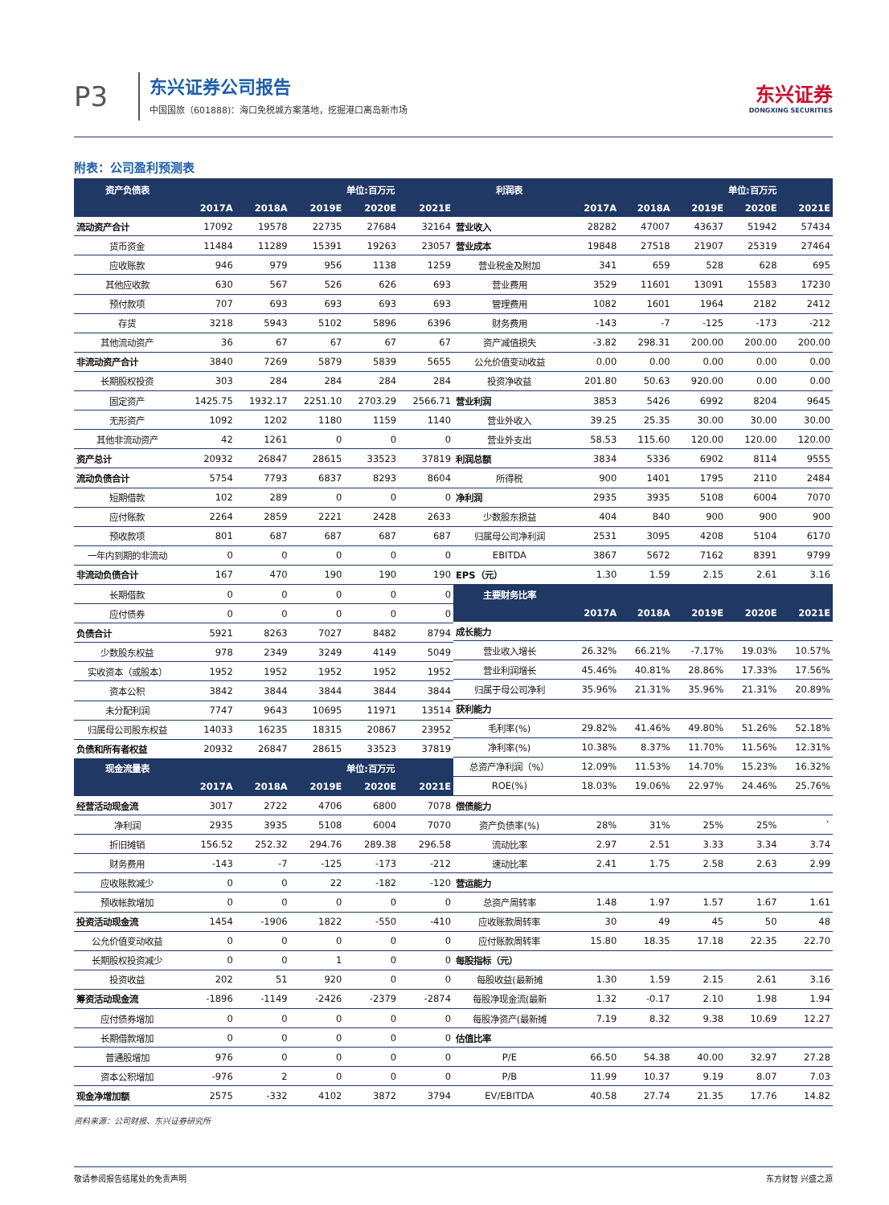P3
东兴证券公司报告
中国国旅（601888)：海口免税城方案落地，挖掘港口离岛新市场
东兴证券
DONGXING SECURITIES
附表：公司盈利预测表
| 资产负债表 | | | | 单位:百万元 | |
| --- | --- | --- | --- | --- | --- |
| | 2017A | 2018A | 2019E | 2020E | 2021E |
| 流动资产合计 | 17092 | 19578 | 22735 | 27684 | 32164 |
| 货币资金 | 11484 | 11289 | 15391 | 19263 | 23057 |
| 应收账款 | 946 | 979 | 956 | 1138 | 1259 |
| 其他应收款 | 630 | 567 | 526 | 626 | 693 |
| 预付款项 | 707 | 693 | 693 | 693 | 693 |
| 存货 | 3218 | 5943 | 5102 | 5896 | 6396 |
| 其他流动资产 | 36 | 67 | 67 | 67 | 67 |
| 非流动资产合计 | 3840 | 7269 | 5879 | 5839 | 5655 |
| 长期股权投资 | 303 | 284 | 284 | 284 | 284 |
| 固定资产 | 1425.75 | 1932.17 | 2251.10 | 2703.29 | 2566.71 |
| 无形资产 | 1092 | 1202 | 1180 | 1159 | 1140 |
| 其他非流动资产 | 42 | 1261 | 0 | 0 | 0 |
| 资产总计 | 20932 | 26847 | 28615 | 33523 | 37819 |
| 流动负债合计 | 5754 | 7793 | 6837 | 8293 | 8604 |
| 短期借款 | 102 | 289 | 0 | 0 | 0 |
| 应付账款 | 2264 | 2859 | 2221 | 2428 | 2633 |
| 预收款项 | 801 | 687 | 687 | 687 | 687 |
| 一年内到期的非流动 | 0 | 0 | 0 | 0 | 0 |
| 非流动负债合计 | 167 | 470 | 190 | 190 | 190 |
| 长期借款 | 0 | 0 | 0 | 0 | 0 |
| 应付债券 | 0 | 0 | 0 | 0 | 0 |
| 负债合计 | 5921 | 8263 | 7027 | 8482 | 8794 |
| 少数股东权益 | 978 | 2349 | 3249 | 4149 | 5049 |
| 实收资本（或股本） | 1952 | 1952 | 1952 | 1952 | 1952 |
| 资本公积 | 3842 | 3844 | 3844 | 3844 | 3844 |
| 未分配利润 | 7747 | 9643 | 10695 | 11971 | 13514 |
| 归属母公司股东权益 | 14033 | 16235 | 18315 | 20867 | 23952 |
| 负债和所有者权益 | 20932 | 26847 | 28615 | 33523 | 37819 |
| 现金流量表 | | | | 单位:百万元 | |
| | 2017A | 2018A | 2019E | 2020E | 2021E |
| 经营活动现金流 | 3017 | 2722 | 4706 | 6800 | 7078 |
| 净利润 | 2935 | 3935 | 5108 | 6004 | 7070 |
| 折旧摊销 | 156.52 | 252.32 | 294.76 | 289.38 | 296.58 |
| 财务费用 | -143 | -7 | -125 | -173 | -212 |
| 应收账款减少 | 0 | 0 | 22 | -182 | -120 |
| 预收帐款增加 | 0 | 0 | 0 | 0 | 0 |
| 投资活动现金流 | 1454 | -1906 | 1822 | -550 | -410 |
| 公允价值变动收益 | 0 | 0 | 0 | 0 | 0 |
| 长期股权投资减少 | 0 | 0 | 1 | 0 | 0 |
| 投资收益 | 202 | 51 | 920 | 0 | 0 |
| 筹资活动现金流 | -1896 | -1149 | -2426 | -2379 | -2874 |
| 应付债券增加 | 0 | 0 | 0 | 0 | 0 |
| 长期借款增加 | 0 | 0 | 0 | 0 | 0 |
| 普通股增加 | 976 | 0 | 0 | 0 | 0 |
| 资本公积增加 | -976 | 2 | 0 | 0 | 0 |
| 现金净增加额 | 2575 | -332 | 4102 | 3872 | 3794 |
| 利润表 | | | | 单位:百万元 | |
| --- | --- | --- | --- | --- | --- |
| | 2017A | 2018A | 2019E | 2020E | 2021E |
| 营业收入 | 28282 | 47007 | 43637 | 51942 | 57434 |
| 营业成本 | 19848 | 27518 | 21907 | 25319 | 27464 |
| 营业税金及附加 | 341 | 659 | 528 | 628 | 695 |
| 营业费用 | 3529 | 11601 | 13091 | 15583 | 17230 |
| 管理费用 | 1082 | 1601 | 1964 | 2182 | 2412 |
| 财务费用 | -143 | -7 | -125 | -173 | -212 |
| 资产减值损失 | -3.82 | 298.31 | 200.00 | 200.00 | 200.00 |
| 公允价值变动收益 | 0.00 | 0.00 | 0.00 | 0.00 | 0.00 |
| 投资净收益 | 201.80 | 50.63 | 920.00 | 0.00 | 0.00 |
| 营业利润 | 3853 | 5426 | 6992 | 8204 | 9645 |
| 营业外收入 | 39.25 | 25.35 | 30.00 | 30.00 | 30.00 |
| 营业外支出 | 58.53 | 115.60 | 120.00 | 120.00 | 120.00 |
| 利润总额 | 3834 | 5336 | 6902 | 8114 | 9555 |
| 所得税 | 900 | 1401 | 1795 | 2110 | 2484 |
| 净利润 | 2935 | 3935 | 5108 | 6004 | 7070 |
| 少数股东损益 | 404 | 840 | 900 | 900 | 900 |
| 归属母公司净利润 | 2531 | 3095 | 4208 | 5104 | 6170 |
| EBITDA | 3867 | 5672 | 7162 | 8391 | 9799 |
| EPS（元） | 1.30 | 1.59 | 2.15 | 2.61 | 3.16 |
| 主要财务比率 | | | | | |
| | 2017A | 2018A | 2019E | 2020E | 2021E |
| 成长能力 | | | | | |
| 营业收入增长 | 26.32% | 66.21% | -7.17% | 19.03% | 10.57% |
| 营业利润增长 | 45.46% | 40.81% | 28.86% | 17.33% | 17.56% |
| 归属于母公司净利 | 35.96% | 21.31% | 35.96% | 21.31% | 20.89% |
| 获利能力 | | | | | |
| 毛利率(%) | 29.82% | 41.46% | 49.80% | 51.26% | 52.18% |
| 净利率(%) | 10.38% | 8.37% | 11.70% | 11.56% | 12.31% |
| 总资产净利润（%） | 12.09% | 11.53% | 14.70% | 15.23% | 16.32% |
| ROE(%) | 18.03% | 19.06% | 22.97% | 24.46% | 25.76% |
| 偿债能力 | | | | | |
| 资产负债率(%) | 28% | 31% | 25% | 25% | ` |
| 流动比率 | 2.97 | 2.51 | 3.33 | 3.34 | 3.74 |
| 速动比率 | 2.41 | 1.75 | 2.58 | 2.63 | 2.99 |
| 营运能力 | | | | | |
| 总资产周转率 | 1.48 | 1.97 | 1.57 | 1.67 | 1.61 |
| 应收账款周转率 | 30 | 49 | 45 | 50 | 48 |
| 应付账款周转率 | 15.80 | 18.35 | 17.18 | 22.35 | 22.70 |
| 每股指标（元） | | | | | |
| 每股收益(最新摊 | 1.30 | 1.59 | 2.15 | 2.61 | 3.16 |
| 每股净现金流(最新 | 1.32 | -0.17 | 2.10 | 1.98 | 1.94 |
| 每股净资产(最新摊 | 7.19 | 8.32 | 9.38 | 10.69 | 12.27 |
| 估值比率 | | | | | |
| P/E | 66.50 | 54.38 | 40.00 | 32.97 | 27.28 |
| P/B | 11.99 | 10.37 | 9.19 | 8.07 | 7.03 |
| EV/EBITDA | 40.58 | 27.74 | 21.35 | 17.76 | 14.82 |
资料来源：公司财报、东兴证券研究所
敬请参阅报告结尾处的免责声明 东方财智 兴盛之源